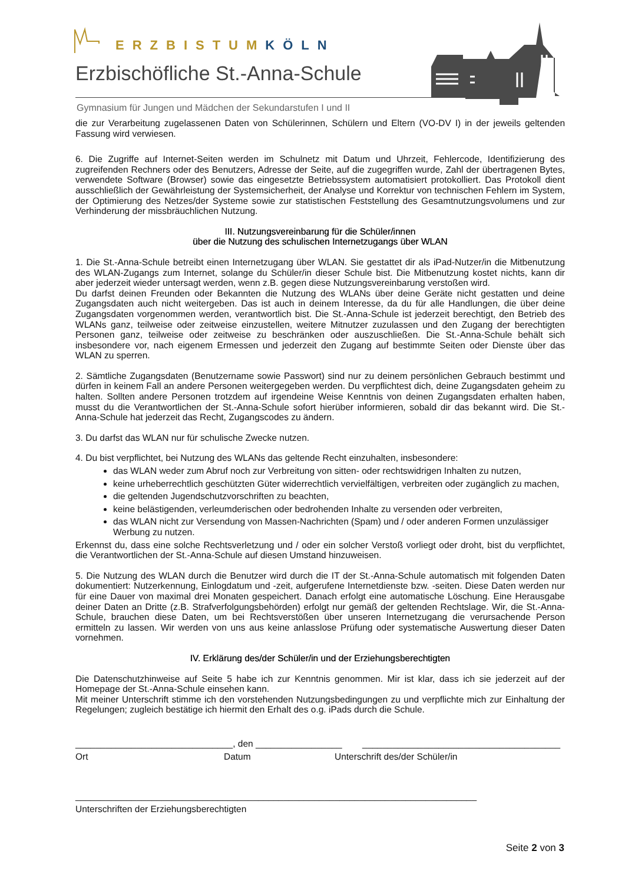ERZBISTUMKÖLN
Erzbischöfliche St.-Anna-Schule
Gymnasium für Jungen und Mädchen der Sekundarstufen I und II
die zur Verarbeitung zugelassenen Daten von Schülerinnen, Schülern und Eltern (VO-DV I) in der jeweils geltenden Fassung wird verwiesen.
6. Die Zugriffe auf Internet-Seiten werden im Schulnetz mit Datum und Uhrzeit, Fehlercode, Identifizierung des zugreifenden Rechners oder des Benutzers, Adresse der Seite, auf die zugegriffen wurde, Zahl der übertragenen Bytes, verwendete Software (Browser) sowie das eingesetzte Betriebssystem automatisiert protokolliert. Das Protokoll dient ausschließlich der Gewährleistung der Systemsicherheit, der Analyse und Korrektur von technischen Fehlern im System, der Optimierung des Netzes/der Systeme sowie zur statistischen Feststellung des Gesamtnutzungsvolumens und zur Verhinderung der missbräuchlichen Nutzung.
III. Nutzungsvereinbarung für die Schüler/innen
über die Nutzung des schulischen Internetzugangs über WLAN
1. Die St.-Anna-Schule betreibt einen Internetzugang über WLAN. Sie gestattet dir als iPad-Nutzer/in die Mitbenutzung des WLAN-Zugangs zum Internet, solange du Schüler/in dieser Schule bist. Die Mitbenutzung kostet nichts, kann dir aber jederzeit wieder untersagt werden, wenn z.B. gegen diese Nutzungsvereinbarung verstoßen wird.
Du darfst deinen Freunden oder Bekannten die Nutzung des WLANs über deine Geräte nicht gestatten und deine Zugangsdaten auch nicht weitergeben. Das ist auch in deinem Interesse, da du für alle Handlungen, die über deine Zugangsdaten vorgenommen werden, verantwortlich bist. Die St.-Anna-Schule ist jederzeit berechtigt, den Betrieb des WLANs ganz, teilweise oder zeitweise einzustellen, weitere Mitnutzer zuzulassen und den Zugang der berechtigten Personen ganz, teilweise oder zeitweise zu beschränken oder auszuschließen. Die St.-Anna-Schule behält sich insbesondere vor, nach eigenem Ermessen und jederzeit den Zugang auf bestimmte Seiten oder Dienste über das WLAN zu sperren.
2. Sämtliche Zugangsdaten (Benutzername sowie Passwort) sind nur zu deinem persönlichen Gebrauch bestimmt und dürfen in keinem Fall an andere Personen weitergegeben werden. Du verpflichtest dich, deine Zugangsdaten geheim zu halten. Sollten andere Personen trotzdem auf irgendeine Weise Kenntnis von deinen Zugangsdaten erhalten haben, musst du die Verantwortlichen der St.-Anna-Schule sofort hierüber informieren, sobald dir das bekannt wird. Die St.-Anna-Schule hat jederzeit das Recht, Zugangscodes zu ändern.
3. Du darfst das WLAN nur für schulische Zwecke nutzen.
4. Du bist verpflichtet, bei Nutzung des WLANs das geltende Recht einzuhalten, insbesondere:
das WLAN weder zum Abruf noch zur Verbreitung von sitten- oder rechtswidrigen Inhalten zu nutzen,
keine urheberrechtlich geschützten Güter widerrechtlich vervielfältigen, verbreiten oder zugänglich zu machen,
die geltenden Jugendschutzvorschriften zu beachten,
keine belästigenden, verleumderischen oder bedrohenden Inhalte zu versenden oder verbreiten,
das WLAN nicht zur Versendung von Massen-Nachrichten (Spam) und / oder anderen Formen unzulässiger Werbung zu nutzen.
Erkennst du, dass eine solche Rechtsverletzung und / oder ein solcher Verstoß vorliegt oder droht, bist du verpflichtet, die Verantwortlichen der St.-Anna-Schule auf diesen Umstand hinzuweisen.
5. Die Nutzung des WLAN durch die Benutzer wird durch die IT der St.-Anna-Schule automatisch mit folgenden Daten dokumentiert: Nutzerkennung, Einlogdatum und -zeit, aufgerufene Internetdienste bzw. -seiten. Diese Daten werden nur für eine Dauer von maximal drei Monaten gespeichert. Danach erfolgt eine automatische Löschung. Eine Herausgabe deiner Daten an Dritte (z.B. Strafverfolgungsbehörden) erfolgt nur gemäß der geltenden Rechtslage. Wir, die St.-Anna-Schule, brauchen diese Daten, um bei Rechtsverstößen über unseren Internetzugang die verursachende Person ermitteln zu lassen. Wir werden von uns aus keine anlasslose Prüfung oder systematische Auswertung dieser Daten vornehmen.
IV. Erklärung des/der Schüler/in und der Erziehungsberechtigten
Die Datenschutzhinweise auf Seite 5 habe ich zur Kenntnis genommen. Mir ist klar, dass ich sie jederzeit auf der Homepage der St.-Anna-Schule einsehen kann.
Mit meiner Unterschrift stimme ich den vorstehenden Nutzungsbedingungen zu und verpflichte mich zur Einhaltung der Regelungen; zugleich bestätige ich hiermit den Erhalt des o.g. iPads durch die Schule.
_______________________________, den _________________ _______________________________________
Ort Datum Unterschrift des/der Schüler/in
_______________________________________________________________________________
Unterschriften der Erziehungsberechtigten
Seite 2 von 3